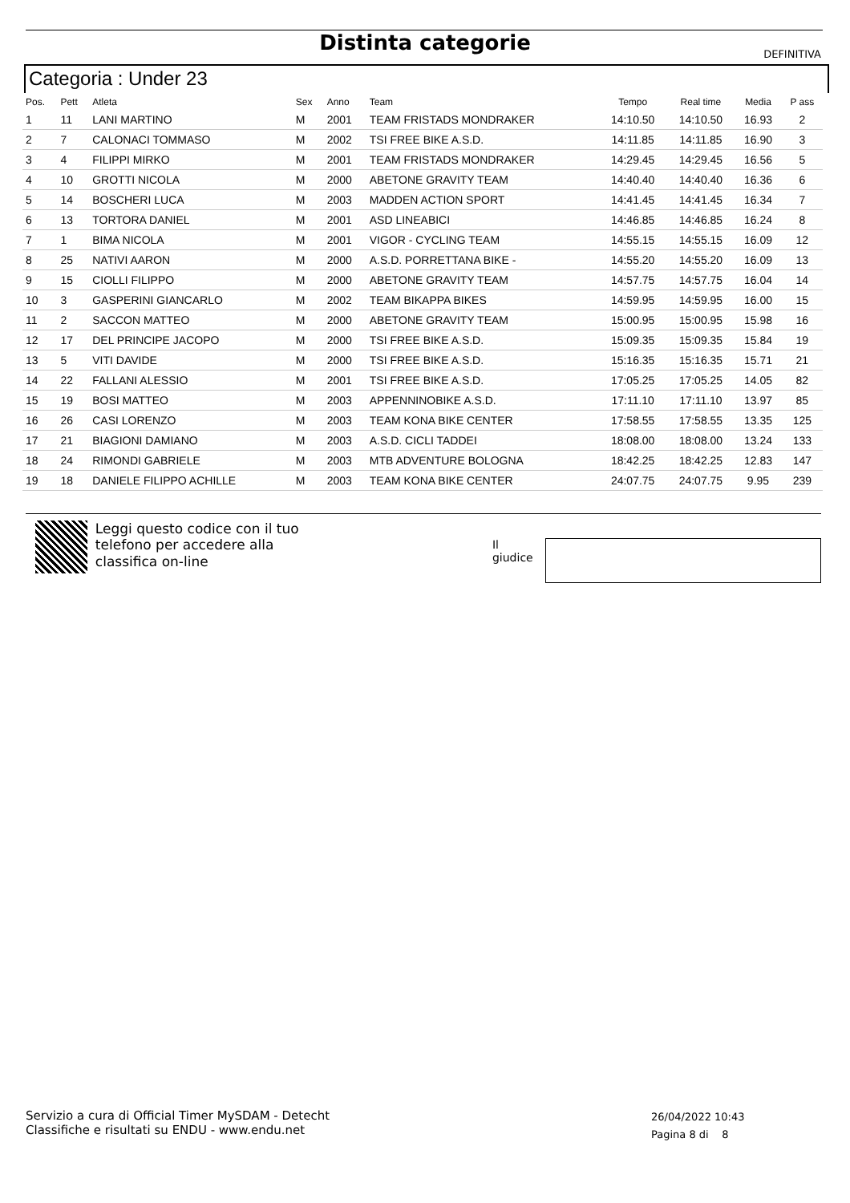Distinta categorie DEFINITIVA
Categoria : Under 23
| Pos. | Pett | Atleta | Sex | Anno | Team | Tempo | Real time | Media | P ass |
| --- | --- | --- | --- | --- | --- | --- | --- | --- | --- |
| 1 | 11 | LANI MARTINO | M | 2001 | TEAM FRISTADS MONDRAKER | 14:10.50 | 14:10.50 | 16.93 | 2 |
| 2 | 7 | CALONACI TOMMASO | M | 2002 | TSI FREE BIKE A.S.D. | 14:11.85 | 14:11.85 | 16.90 | 3 |
| 3 | 4 | FILIPPI MIRKO | M | 2001 | TEAM FRISTADS MONDRAKER | 14:29.45 | 14:29.45 | 16.56 | 5 |
| 4 | 10 | GROTTI NICOLA | M | 2000 | ABETONE GRAVITY TEAM | 14:40.40 | 14:40.40 | 16.36 | 6 |
| 5 | 14 | BOSCHERI LUCA | M | 2003 | MADDEN ACTION SPORT | 14:41.45 | 14:41.45 | 16.34 | 7 |
| 6 | 13 | TORTORA DANIEL | M | 2001 | ASD LINEABICI | 14:46.85 | 14:46.85 | 16.24 | 8 |
| 7 | 1 | BIMA NICOLA | M | 2001 | VIGOR - CYCLING TEAM | 14:55.15 | 14:55.15 | 16.09 | 12 |
| 8 | 25 | NATIVI AARON | M | 2000 | A.S.D. PORRETTANA BIKE - | 14:55.20 | 14:55.20 | 16.09 | 13 |
| 9 | 15 | CIOLLI FILIPPO | M | 2000 | ABETONE GRAVITY TEAM | 14:57.75 | 14:57.75 | 16.04 | 14 |
| 10 | 3 | GASPERINI GIANCARLO | M | 2002 | TEAM BIKAPPA BIKES | 14:59.95 | 14:59.95 | 16.00 | 15 |
| 11 | 2 | SACCON MATTEO | M | 2000 | ABETONE GRAVITY TEAM | 15:00.95 | 15:00.95 | 15.98 | 16 |
| 12 | 17 | DEL PRINCIPE JACOPO | M | 2000 | TSI FREE BIKE A.S.D. | 15:09.35 | 15:09.35 | 15.84 | 19 |
| 13 | 5 | VITI DAVIDE | M | 2000 | TSI FREE BIKE A.S.D. | 15:16.35 | 15:16.35 | 15.71 | 21 |
| 14 | 22 | FALLANI ALESSIO | M | 2001 | TSI FREE BIKE A.S.D. | 17:05.25 | 17:05.25 | 14.05 | 82 |
| 15 | 19 | BOSI MATTEO | M | 2003 | APPENNINOBIKE A.S.D. | 17:11.10 | 17:11.10 | 13.97 | 85 |
| 16 | 26 | CASI LORENZO | M | 2003 | TEAM KONA BIKE CENTER | 17:58.55 | 17:58.55 | 13.35 | 125 |
| 17 | 21 | BIAGIONI DAMIANO | M | 2003 | A.S.D. CICLI TADDEI | 18:08.00 | 18:08.00 | 13.24 | 133 |
| 18 | 24 | RIMONDI GABRIELE | M | 2003 | MTB ADVENTURE BOLOGNA | 18:42.25 | 18:42.25 | 12.83 | 147 |
| 19 | 18 | DANIELE FILIPPO ACHILLE | M | 2003 | TEAM KONA BIKE CENTER | 24:07.75 | 24:07.75 | 9.95 | 239 |
Leggi questo codice con il tuo telefono per accedere alla classifica on-line
Il giudice
Servizio a cura di Official Timer MySDAM - Detecht
Classifiche e risultati su ENDU - www.endu.net
26/04/2022 10:43
Pagina 8 di 8